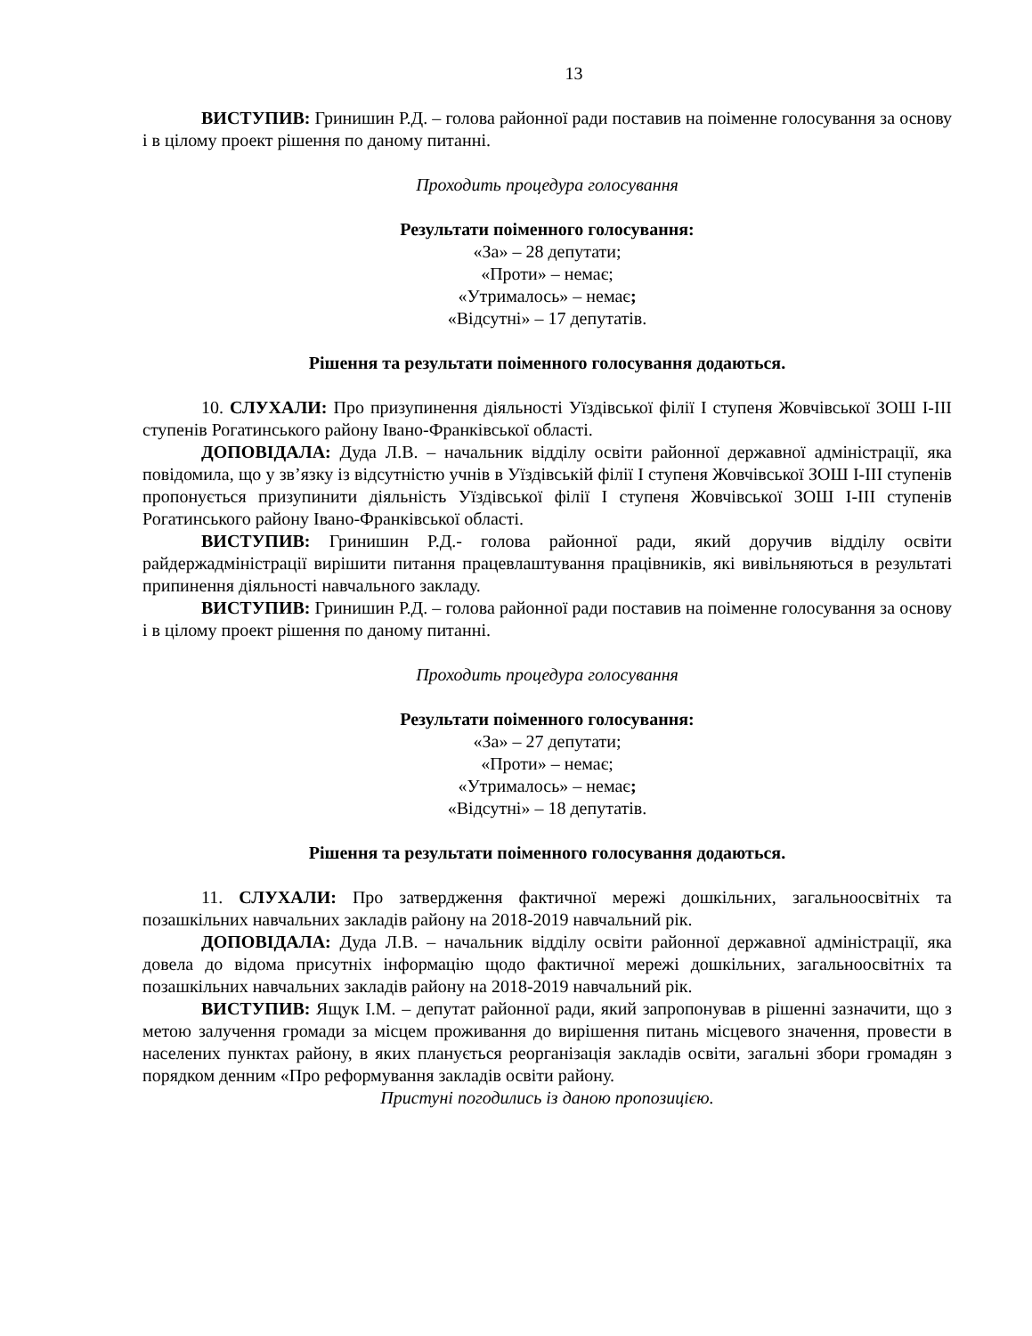13
ВИСТУПИВ: Гринишин Р.Д. – голова районної ради поставив на поіменне голосування за основу і в цілому проект рішення по даному питанні.
Проходить процедура голосування
Результати поіменного голосування:
«За» – 28 депутати;
«Проти» – немає;
«Утрималось» – немає;
«Відсутні» – 17 депутатів.
Рішення та результати поіменного голосування додаються.
10. СЛУХАЛИ: Про призупинення діяльності Уїздівської філії І ступеня Жовчівської ЗОШ І-ІІІ ступенів Рогатинського району Івано-Франківської області.
ДОПОВІДАЛА: Дуда Л.В. – начальник відділу освіти районної державної адміністрації, яка повідомила, що у зв’язку із відсутністю учнів в Уїздівській філії І ступеня Жовчівської ЗОШ І-ІІІ ступенів пропонується призупинити діяльність Уїздівської філії І ступеня Жовчівської ЗОШ І-ІІІ ступенів Рогатинського району Івано-Франківської області.
ВИСТУПИВ: Гринишин Р.Д.- голова районної ради, який доручив відділу освіти райдержадміністрації вирішити питання працевлаштування працівників, які вивільняються в результаті припинення діяльності навчального закладу.
ВИСТУПИВ: Гринишин Р.Д. – голова районної ради поставив на поіменне голосування за основу і в цілому проект рішення по даному питанні.
Проходить процедура голосування
Результати поіменного голосування:
«За» – 27 депутати;
«Проти» – немає;
«Утрималось» – немає;
«Відсутні» – 18 депутатів.
Рішення та результати поіменного голосування додаються.
11. СЛУХАЛИ: Про затвердження фактичної мережі дошкільних, загальноосвітніх та позашкільних навчальних закладів району на 2018-2019 навчальний рік.
ДОПОВІДАЛА: Дуда Л.В. – начальник відділу освіти районної державної адміністрації, яка довела до відома присутніх інформацію щодо фактичної мережі дошкільних, загальноосвітніх та позашкільних навчальних закладів району на 2018-2019 навчальний рік.
ВИСТУПИВ: Ящук І.М. – депутат районної ради, який запропонував в рішенні зазначити, що з метою залучення громади за місцем проживання до вирішення питань місцевого значення, провести в населених пунктах району, в яких планується реорганізація закладів освіти, загальні збори громадян з порядком денним «Про реформування закладів освіти району.
Пристуні погодились із даною пропозицією.